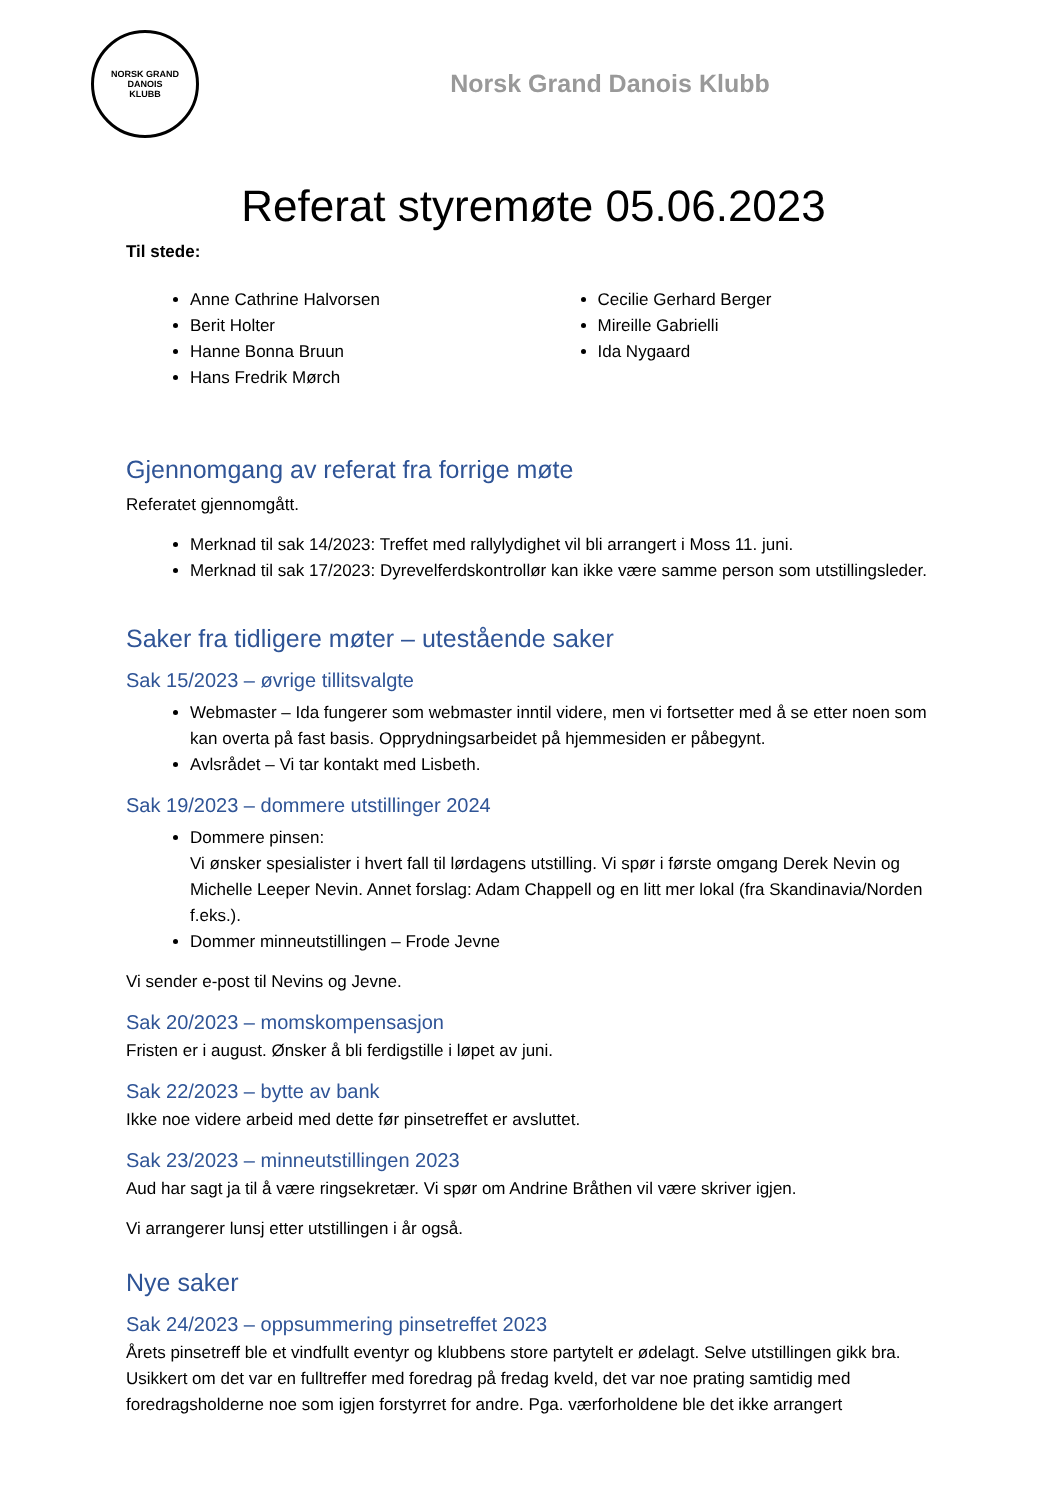NORSK GRAND DANOIS
KLUBB
Norsk Grand Danois Klubb
Referat styremøte 05.06.2023
Til stede:
Anne Cathrine Halvorsen
Berit Holter
Hanne Bonna Bruun
Hans Fredrik Mørch
Cecilie Gerhard Berger
Mireille Gabrielli
Ida Nygaard
Gjennomgang av referat fra forrige møte
Referatet gjennomgått.
Merknad til sak 14/2023: Treffet med rallylydighet vil bli arrangert i Moss 11. juni.
Merknad til sak 17/2023: Dyrevelferdskontrollør kan ikke være samme person som utstillingsleder.
Saker fra tidligere møter – utestående saker
Sak 15/2023 – øvrige tillitsvalgte
Webmaster – Ida fungerer som webmaster inntil videre, men vi fortsetter med å se etter noen som kan overta på fast basis. Opprydningsarbeidet på hjemmesiden er påbegynt.
Avlsrådet – Vi tar kontakt med Lisbeth.
Sak 19/2023 – dommere utstillinger 2024
Dommere pinsen:
Vi ønsker spesialister i hvert fall til lørdagens utstilling. Vi spør i første omgang Derek Nevin og Michelle Leeper Nevin. Annet forslag: Adam Chappell og en litt mer lokal (fra Skandinavia/Norden f.eks.).
Dommer minneutstillingen – Frode Jevne
Vi sender e-post til Nevins og Jevne.
Sak 20/2023 – momskompensasjon
Fristen er i august. Ønsker å bli ferdigstille i løpet av juni.
Sak 22/2023 – bytte av bank
Ikke noe videre arbeid med dette før pinsetreffet er avsluttet.
Sak 23/2023 – minneutstillingen 2023
Aud har sagt ja til å være ringsekretær. Vi spør om Andrine Bråthen vil være skriver igjen.
Vi arrangerer lunsj etter utstillingen i år også.
Nye saker
Sak 24/2023 – oppsummering pinsetreffet 2023
Årets pinsetreff ble et vindfullt eventyr og klubbens store partytelt er ødelagt. Selve utstillingen gikk bra. Usikkert om det var en fulltreffer med foredrag på fredag kveld, det var noe prating samtidig med foredragsholderne noe som igjen forstyrret for andre. Pga. værforholdene ble det ikke arrangert